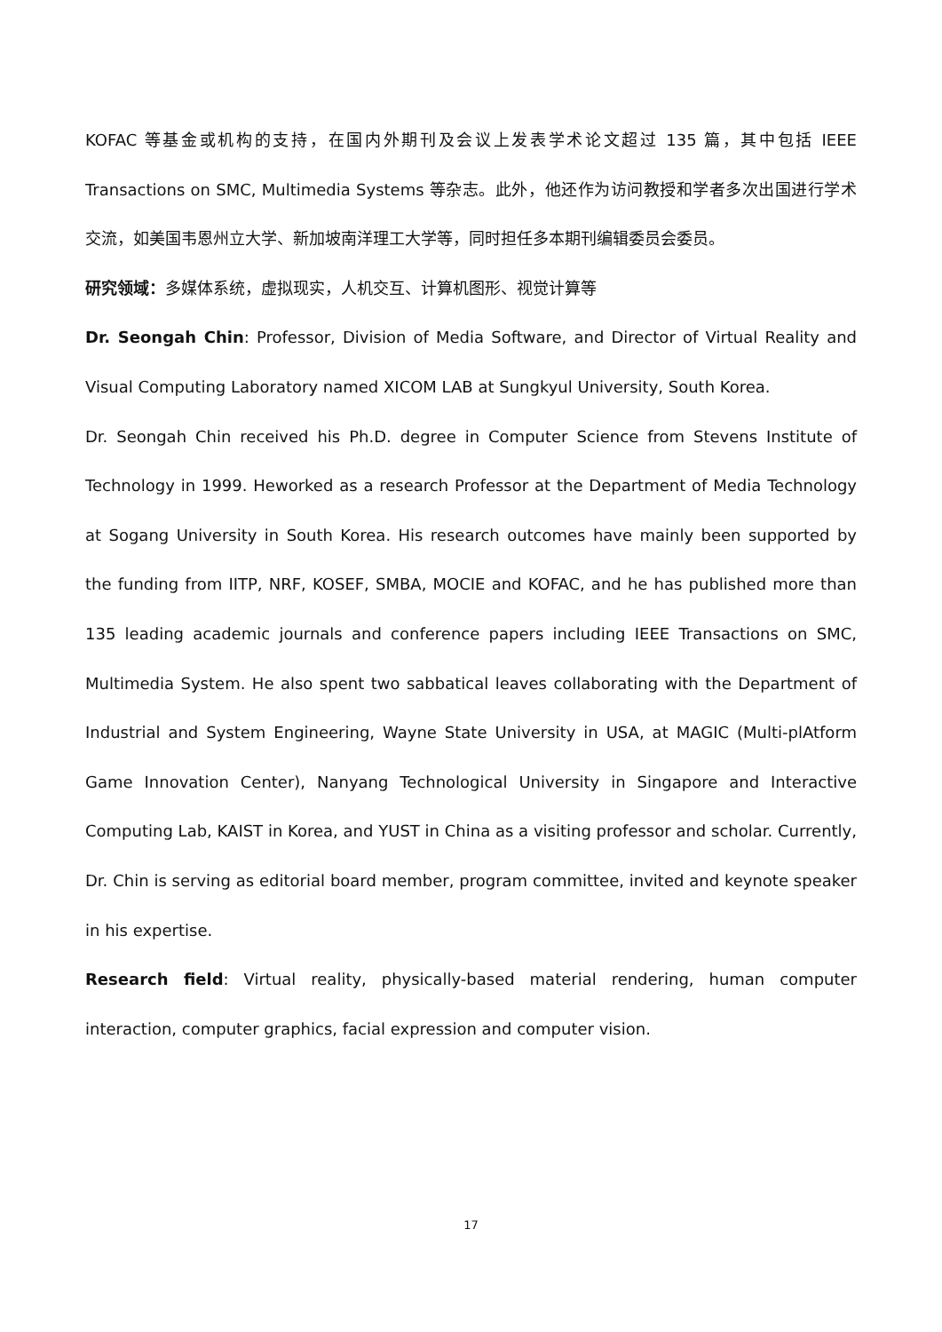KOFAC 等基金或机构的支持，在国内外期刊及会议上发表学术论文超过 135 篇，其中包括 IEEE Transactions on SMC, Multimedia Systems 等杂志。此外，他还作为访问教授和学者多次出国进行学术交流，如美国韦恩州立大学、新加坡南洋理工大学等，同时担任多本期刊编辑委员会委员。
研究领域：多媒体系统，虚拟现实，人机交互、计算机图形、视觉计算等
Dr. Seongah Chin: Professor, Division of Media Software, and Director of Virtual Reality and Visual Computing Laboratory named XICOM LAB at Sungkyul University, South Korea.
Dr. Seongah Chin received his Ph.D. degree in Computer Science from Stevens Institute of Technology in 1999. Heworked as a research Professor at the Department of Media Technology at Sogang University in South Korea. His research outcomes have mainly been supported by the funding from IITP, NRF, KOSEF, SMBA, MOCIE and KOFAC, and he has published more than 135 leading academic journals and conference papers including IEEE Transactions on SMC, Multimedia System. He also spent two sabbatical leaves collaborating with the Department of Industrial and System Engineering, Wayne State University in USA, at MAGIC (Multi-plAtform Game Innovation Center), Nanyang Technological University in Singapore and Interactive Computing Lab, KAIST in Korea, and YUST in China as a visiting professor and scholar. Currently, Dr. Chin is serving as editorial board member, program committee, invited and keynote speaker in his expertise.
Research field: Virtual reality, physically-based material rendering, human computer interaction, computer graphics, facial expression and computer vision.
17